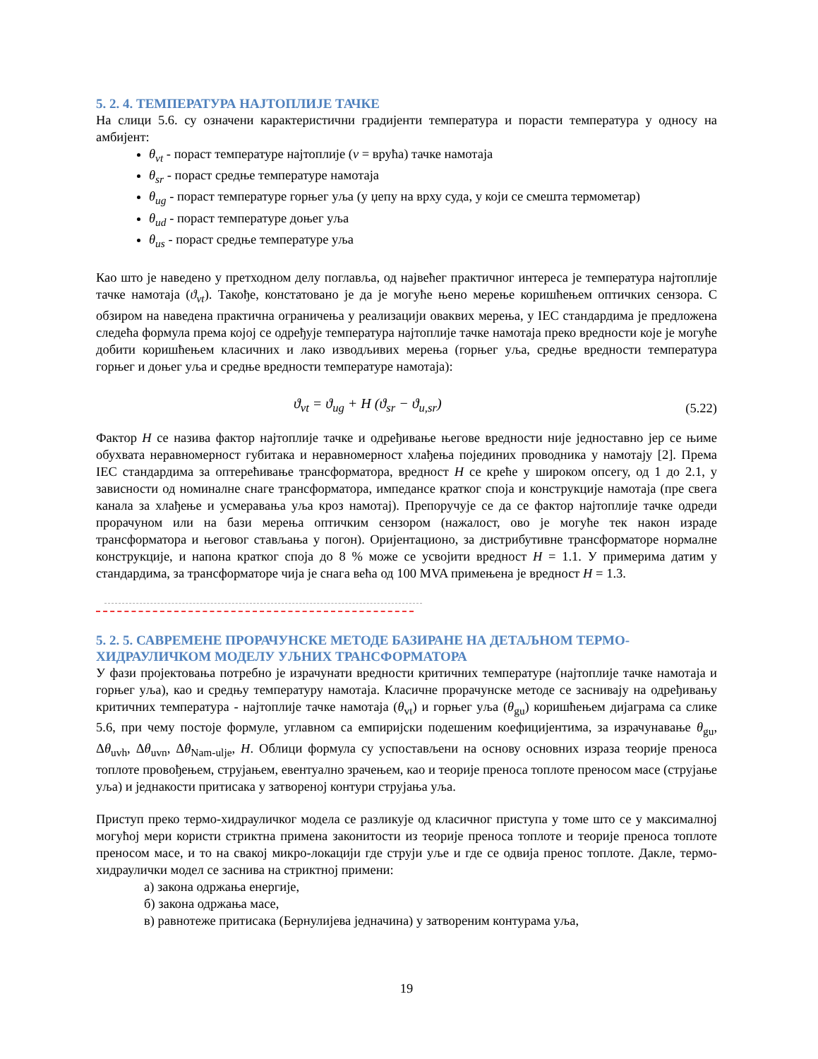5. 2. 4. ТЕМПЕРАТУРА НАЈТОПЛИЈЕ ТАЧКЕ
На слици 5.6. су означени карактеристични градијенти температура и порасти температура у односу на амбијент:
θ<sub>vt</sub> - пораст температуре најтоплије (v = врућа) тачке намотаја
θ<sub>sr</sub> - пораст средње температуре намотаја
θ<sub>ug</sub> - пораст температуре горњег уља (у џепу на врху суда, у који се смешта термометар)
θ<sub>ud</sub> - пораст температуре доњег уља
θ<sub>us</sub> - пораст средње температуре уља
Као што је наведено у претходном делу поглавља, од највећег практичног интереса је температура најтоплије тачке намотаја (ϑ<sub>vt</sub>). Такође, констатовано је да је могуће њено мерење коришћењем оптичких сензора. С обзиром на наведена практична ограничења у реализацији оваквих мерења, у IEC стандардима је предложена следећа формула према којој се одређује температура најтоплије тачке намотаја преко вредности које је могуће добити коришћењем класичних и лако изводљивих мерења (горњег уља, средње вредности температура горњег и доњег уља и средње вредности температуре намотаја):
ϑ<sub>vt</sub> = ϑ<sub>ug</sub> + H (ϑ<sub>sr</sub> − ϑ<sub>u,sr</sub>) (5.22)
Фактор H се назива фактор најтоплије тачке и одређивање његове вредности није једноставно јер се њиме обухвата неравномерност губитака и неравномерност хлађења појединих проводника у намотају [2]. Према IEC стандардима за оптерећивање трансформатора, вредност H се креће у широком опсегу, од 1 до 2.1, у зависности од номиналне снаге трансформатора, импедансе кратког споја и конструкције намотаја (пре свега канала за хлађење и усмеравања уља кроз намотај). Препоручује се да се фактор најтоплије тачке одреди прорачуном или на бази мерења оптичким сензором (нажалост, ово је могуће тек након израде трансформатора и његовог стављања у погон). Оријентационо, за дистрибутивне трансформаторе нормалне конструкције, и напона кратког споја до 8 % може се усвојити вредност H = 1.1. У примерима датим у стандардима, за трансформаторе чија је снага већа од 100 MVA примењена је вредност H = 1.3.
5. 2. 5. САВРЕМЕНЕ ПРОРАЧУНСКЕ МЕТОДЕ БАЗИРАНЕ НА ДЕТАЉНОМ ТЕРМО-ХИДРАУЛИЧКОМ МОДЕЛУ УЉНИХ ТРАНСФОРМАТОРА
У фази пројектовања потребно је израчунати вредности критичних температуре (најтоплије тачке намотаја и горњег уља), као и средњу температуру намотаја. Класичне прорачунске методе се заснивају на одређивању критичних температура - најтоплије тачке намотаја (θ<sub>vt</sub>) и горњег уља (θ<sub>gu</sub>) коришћењем дијаграма са слике 5.6, при чему постоје формуле, углавном са емпиријски подешеним коефицијентима, за израчунавање θ<sub>gu</sub>, Δθ<sub>uvh</sub>, Δθ<sub>uvn</sub>, Δθ<sub>Nam-ulje</sub>, H. Облици формула су успостављени на основу основних израза теорије преноса топлоте провођењем, струјањем, евентуално зрачењем, као и теорије преноса топлоте преносом масе (струјање уља) и једнакости притисака у затвореној контури струјања уља.
Приступ преко термо-хидрауличког модела се разликује од класичног приступа у томе што се у максималној могућој мери користи стриктна примена законитости из теорије преноса топлоте и теорије преноса топлоте преносом масе, и то на свакој микро-локацији где струји уље и где се одвија пренос топлоте. Дакле, термо-хидраулички модел се заснива на стриктној примени:
а) закона одржања енергије,
б) закона одржања масе,
в) равнотеже притисака (Бернулијева једначина) у затвореним контурама уља,
19